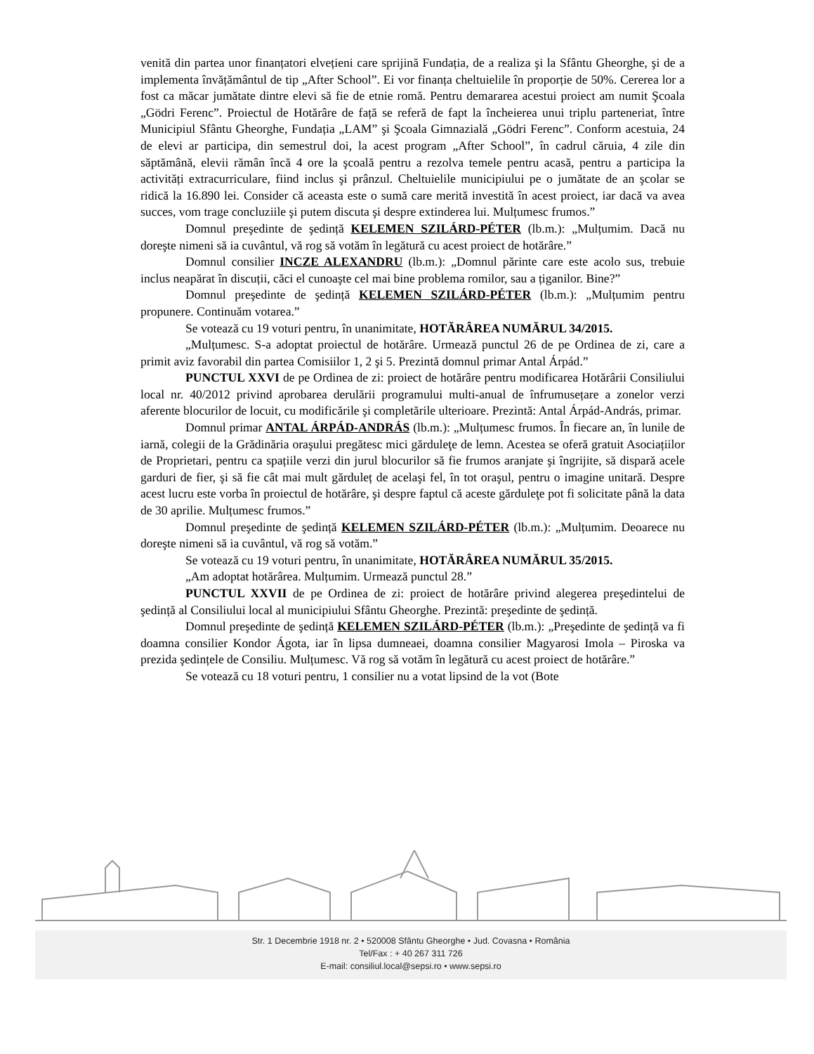venită din partea unor finanțatori elvețieni care sprijină Fundația, de a realiza şi la Sfântu Gheorghe, şi de a implementa învățământul de tip „After School”. Ei vor finanța cheltuielile în proporție de 50%. Cererea lor a fost ca măcar jumătate dintre elevi să fie de etnie romă. Pentru demararea acestui proiect am numit Şcoala „Gödri Ferenc”. Proiectul de Hotărâre de față se referă de fapt la încheierea unui triplu parteneriat, între Municipiul Sfântu Gheorghe, Fundația „LAM” şi Şcoala Gimnazială „Gödri Ferenc”. Conform acestuia, 24 de elevi ar participa, din semestrul doi, la acest program „After School”, în cadrul căruia, 4 zile din săptămână, elevii rămân încă 4 ore la şcoală pentru a rezolva temele pentru acasă, pentru a participa la activități extracurriculare, fiind inclus şi prânzul. Cheltuielile municipiului pe o jumătate de an şcolar se ridică la 16.890 lei. Consider că aceasta este o sumă care merită investită în acest proiect, iar dacă va avea succes, vom trage concluziile şi putem discuta şi despre extinderea lui. Mulțumesc frumos.”
Domnul preşedinte de şedință KELEMEN SZILÁRD-PÉTER (lb.m.): „Mulțumim. Dacă nu doreşte nimeni să ia cuvântul, vă rog să votăm în legătură cu acest proiect de hotărâre.”
Domnul consilier INCZE ALEXANDRU (lb.m.): „Domnul părinte care este acolo sus, trebuie inclus neapărat în discuții, căci el cunoaşte cel mai bine problema romilor, sau a țiganilor. Bine?”
Domnul preşedinte de şedință KELEMEN SZILÁRD-PÉTER (lb.m.): „Mulțumim pentru propunere. Continuăm votarea.”
Se votează cu 19 voturi pentru, în unanimitate, HOTĂRÂREA NUMĂRUL 34/2015.
„Mulțumesc. S-a adoptat proiectul de hotărâre. Urmează punctul 26 de pe Ordinea de zi, care a primit aviz favorabil din partea Comisiilor 1, 2 şi 5. Prezintă domnul primar Antal Árpád.”
PUNCTUL XXVI de pe Ordinea de zi: proiect de hotărâre pentru modificarea Hotărârii Consiliului local nr. 40/2012 privind aprobarea derulării programului multi-anual de înfrumusețare a zonelor verzi aferente blocurilor de locuit, cu modificările şi completările ulterioare. Prezintă: Antal Árpád-András, primar.
Domnul primar ANTAL ÁRPÁD-ANDRÁS (lb.m.): „Mulțumesc frumos. În fiecare an, în lunile de iarnă, colegii de la Grădinăria oraşului pregătesc mici gărduleţe de lemn. Acestea se oferă gratuit Asociațiilor de Proprietari, pentru ca spațiile verzi din jurul blocurilor să fie frumos aranjate şi îngrijite, să dispară acele garduri de fier, şi să fie cât mai mult gărduleț de acelaşi fel, în tot oraşul, pentru o imagine unitară. Despre acest lucru este vorba în proiectul de hotărâre, şi despre faptul că aceste gărduleţe pot fi solicitate până la data de 30 aprilie. Mulțumesc frumos.”
Domnul preşedinte de şedință KELEMEN SZILÁRD-PÉTER (lb.m.): „Mulțumim. Deoarece nu doreşte nimeni să ia cuvântul, vă rog să votăm.”
Se votează cu 19 voturi pentru, în unanimitate, HOTĂRÂREA NUMĂRUL 35/2015.
„Am adoptat hotărârea. Mulțumim. Urmează punctul 28.”
PUNCTUL XXVII de pe Ordinea de zi: proiect de hotărâre privind alegerea preşedintelui de şedință al Consiliului local al municipiului Sfântu Gheorghe. Prezintă: preşedinte de şedință.
Domnul preşedinte de şedință KELEMEN SZILÁRD-PÉTER (lb.m.): „Preşedinte de şedință va fi doamna consilier Kondor Ágota, iar în lipsa dumneaei, doamna consilier Magyarosi Imola – Piroska va prezida şedințele de Consiliu. Mulțumesc. Vă rog să votăm în legătură cu acest proiect de hotărâre.”
Se votează cu 18 voturi pentru, 1 consilier nu a votat lipsind de la vot (Bote
Str. 1 Decembrie 1918 nr. 2 • 520008 Sfântu Gheorghe • Jud. Covasna • România
Tel/Fax : + 40 267 311 726
E-mail: consiliul.local@sepsi.ro • www.sepsi.ro